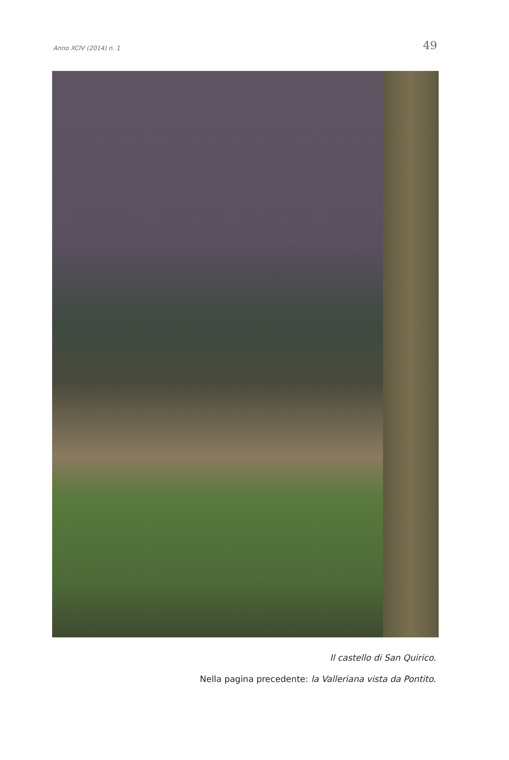Anno XCIV (2014) n. 1 49
Il castello di San Quirico.
Nella pagina precedente: la Valleriana vista da Pontito.